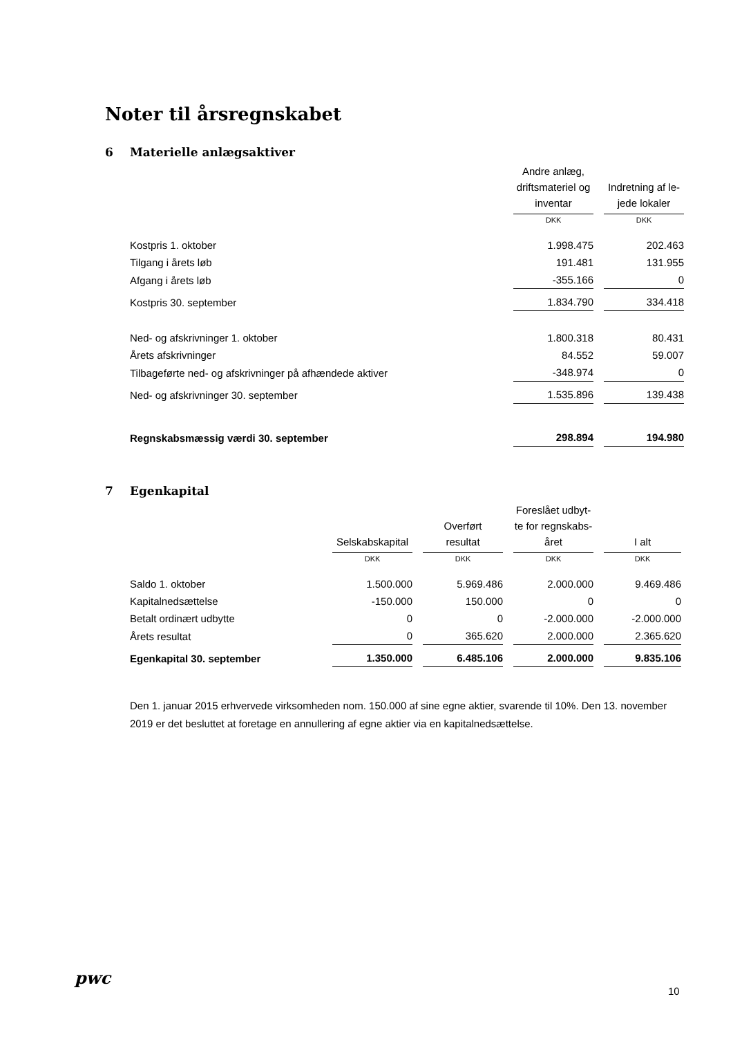Noter til årsregnskabet
6 Materielle anlægsaktiver
| | Andre anlæg, driftsmateriel og inventar | Indretning af le- jede lokaler |
| --- | --- | --- |
| | DKK | DKK |
| Kostpris 1. oktober | 1.998.475 | 202.463 |
| Tilgang i årets løb | 191.481 | 131.955 |
| Afgang i årets løb | -355.166 | 0 |
| Kostpris 30. september | 1.834.790 | 334.418 |
| Ned- og afskrivninger 1. oktober | 1.800.318 | 80.431 |
| Årets afskrivninger | 84.552 | 59.007 |
| Tilbageførte ned- og afskrivninger på afhændede aktiver | -348.974 | 0 |
| Ned- og afskrivninger 30. september | 1.535.896 | 139.438 |
| Regnskabsmæssig værdi 30. september | 298.894 | 194.980 |
7 Egenkapital
| | Selskabskapital | Overført resultat | Foreslået udbyt- te for regnskabs- året | I alt |
| --- | --- | --- | --- | --- |
| | DKK | DKK | DKK | DKK |
| Saldo 1. oktober | 1.500.000 | 5.969.486 | 2.000.000 | 9.469.486 |
| Kapitalnedsættelse | -150.000 | 150.000 | 0 | 0 |
| Betalt ordinært udbytte | 0 | 0 | -2.000.000 | -2.000.000 |
| Årets resultat | 0 | 365.620 | 2.000.000 | 2.365.620 |
| Egenkapital 30. september | 1.350.000 | 6.485.106 | 2.000.000 | 9.835.106 |
Den 1. januar 2015 erhvervede virksomheden nom. 150.000 af sine egne aktier, svarende til 10%. Den 13. november 2019 er det besluttet at foretage en annullering af egne aktier via en kapitalnedsættelse.
pwc
10